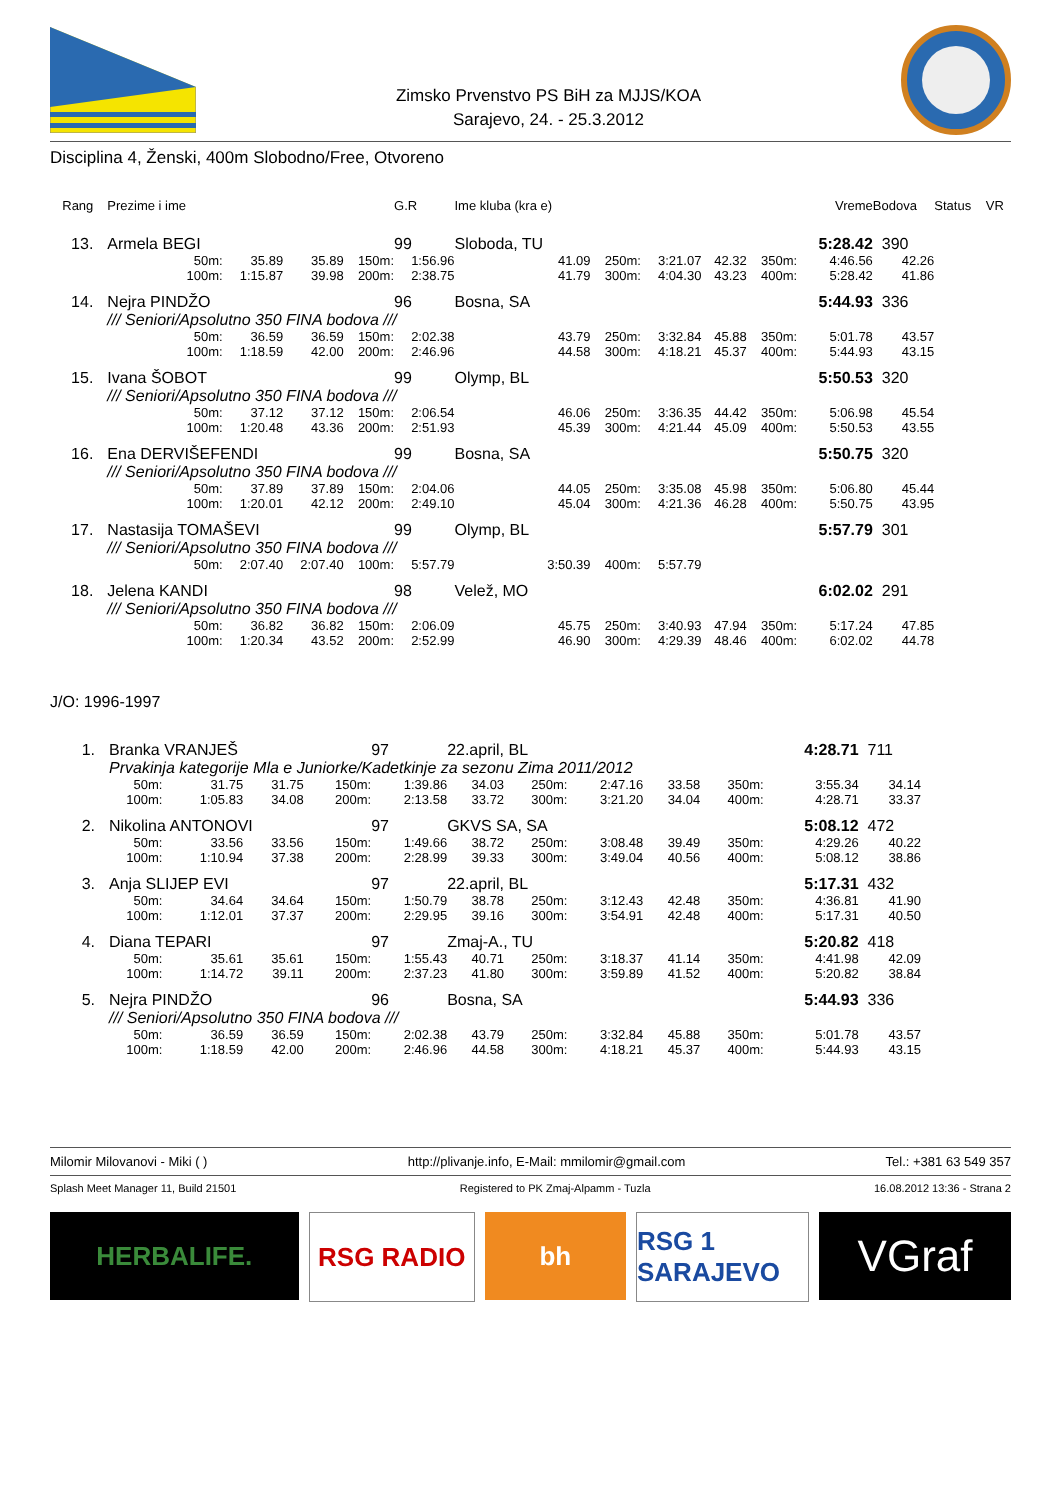Zimsko Prvenstvo PS BiH za MJJS/KOA
Sarajevo, 24. - 25.3.2012
Disciplina 4, Ženski, 400m Slobodno/Free, Otvoreno
| Rang | Prezime i ime | | | | G.R | Ime kluba (kra e) | | | | | Vreme | Bodova | Status | VR |
| --- | --- | --- | --- | --- | --- | --- | --- | --- | --- | --- | --- | --- | --- | --- |
| 13. | Armela BEGI | | | | 99 | Sloboda, TU | | | | | 5:28.42 | 390 | | |
| | 50m: | 35.89 | 35.89 | 150m: | 1:56.96 | 41.09 | 250m: | 3:21.07 | 42.32 | 350m: | 4:46.56 | 42.26 | | |
| | 100m: | 1:15.87 | 39.98 | 200m: | 2:38.75 | 41.79 | 300m: | 4:04.30 | 43.23 | 400m: | 5:28.42 | 41.86 | | |
| 14. | Nejra PINDŽO | | | | 96 | Bosna, SA | | | | | 5:44.93 | 336 | | |
| | /// Seniori/Apsolutno 350 FINA bodova /// | | | | | | | | | | | | | |
| | 50m: | 36.59 | 36.59 | 150m: | 2:02.38 | 43.79 | 250m: | 3:32.84 | 45.88 | 350m: | 5:01.78 | 43.57 | | |
| | 100m: | 1:18.59 | 42.00 | 200m: | 2:46.96 | 44.58 | 300m: | 4:18.21 | 45.37 | 400m: | 5:44.93 | 43.15 | | |
| 15. | Ivana ŠOBOT | | | | 99 | Olymp, BL | | | | | 5:50.53 | 320 | | |
| | /// Seniori/Apsolutno 350 FINA bodova /// | | | | | | | | | | | | | |
| | 50m: | 37.12 | 37.12 | 150m: | 2:06.54 | 46.06 | 250m: | 3:36.35 | 44.42 | 350m: | 5:06.98 | 45.54 | | |
| | 100m: | 1:20.48 | 43.36 | 200m: | 2:51.93 | 45.39 | 300m: | 4:21.44 | 45.09 | 400m: | 5:50.53 | 43.55 | | |
| 16. | Ena DERVIŠEFENDI | | | | 99 | Bosna, SA | | | | | 5:50.75 | 320 | | |
| | /// Seniori/Apsolutno 350 FINA bodova /// | | | | | | | | | | | | | |
| | 50m: | 37.89 | 37.89 | 150m: | 2:04.06 | 44.05 | 250m: | 3:35.08 | 45.98 | 350m: | 5:06.80 | 45.44 | | |
| | 100m: | 1:20.01 | 42.12 | 200m: | 2:49.10 | 45.04 | 300m: | 4:21.36 | 46.28 | 400m: | 5:50.75 | 43.95 | | |
| 17. | Nastasija TOMAŠEVI | | | | 99 | Olymp, BL | | | | | 5:57.79 | 301 | | |
| | /// Seniori/Apsolutno 350 FINA bodova /// | | | | | | | | | | | | | |
| | 50m: | 2:07.40 | 2:07.40 | 100m: | 5:57.79 | 3:50.39 | 400m: | 5:57.79 | | | | | | |
| 18. | Jelena KANDI | | | | 98 | Velež, MO | | | | | 6:02.02 | 291 | | |
| | /// Seniori/Apsolutno 350 FINA bodova /// | | | | | | | | | | | | | |
| | 50m: | 36.82 | 36.82 | 150m: | 2:06.09 | 45.75 | 250m: | 3:40.93 | 47.94 | 350m: | 5:17.24 | 47.85 | | |
| | 100m: | 1:20.34 | 43.52 | 200m: | 2:52.99 | 46.90 | 300m: | 4:29.39 | 48.46 | 400m: | 6:02.02 | 44.78 | | |
J/O: 1996-1997
| 1. | Branka VRANJEŠ | | | | 97 | 22.april, BL | | | | | 4:28.71 | 711 | |
| | Prvakinja kategorije Mla e Juniorke/Kadetkinje za sezonu Zima 2011/2012 | | | | | | | | | | | | |
| | 50m: | 31.75 | 31.75 | 150m: | 1:39.86 | 34.03 | 250m: | 2:47.16 | 33.58 | 350m: | 3:55.34 | 34.14 | |
| | 100m: | 1:05.83 | 34.08 | 200m: | 2:13.58 | 33.72 | 300m: | 3:21.20 | 34.04 | 400m: | 4:28.71 | 33.37 | |
| 2. | Nikolina ANTONOVI | | | | 97 | GKVS SA, SA | | | | | 5:08.12 | 472 | |
| | 50m: | 33.56 | 33.56 | 150m: | 1:49.66 | 38.72 | 250m: | 3:08.48 | 39.49 | 350m: | 4:29.26 | 40.22 | |
| | 100m: | 1:10.94 | 37.38 | 200m: | 2:28.99 | 39.33 | 300m: | 3:49.04 | 40.56 | 400m: | 5:08.12 | 38.86 | |
| 3. | Anja SLIJEP EVI | | | | 97 | 22.april, BL | | | | | 5:17.31 | 432 | |
| | 50m: | 34.64 | 34.64 | 150m: | 1:50.79 | 38.78 | 250m: | 3:12.43 | 42.48 | 350m: | 4:36.81 | 41.90 | |
| | 100m: | 1:12.01 | 37.37 | 200m: | 2:29.95 | 39.16 | 300m: | 3:54.91 | 42.48 | 400m: | 5:17.31 | 40.50 | |
| 4. | Diana TEPARI | | | | 97 | Zmaj-A., TU | | | | | 5:20.82 | 418 | |
| | 50m: | 35.61 | 35.61 | 150m: | 1:55.43 | 40.71 | 250m: | 3:18.37 | 41.14 | 350m: | 4:41.98 | 42.09 | |
| | 100m: | 1:14.72 | 39.11 | 200m: | 2:37.23 | 41.80 | 300m: | 3:59.89 | 41.52 | 400m: | 5:20.82 | 38.84 | |
| 5. | Nejra PINDŽO | | | | 96 | Bosna, SA | | | | | 5:44.93 | 336 | |
| | /// Seniori/Apsolutno 350 FINA bodova /// | | | | | | | | | | | | |
| | 50m: | 36.59 | 36.59 | 150m: | 2:02.38 | 43.79 | 250m: | 3:32.84 | 45.88 | 350m: | 5:01.78 | 43.57 | |
| | 100m: | 1:18.59 | 42.00 | 200m: | 2:46.96 | 44.58 | 300m: | 4:18.21 | 45.37 | 400m: | 5:44.93 | 43.15 | |
Milomir Milovanovi - Miki ( ) http://plivanje.info, E-Mail: mmilomir@gmail.com Tel.: +381 63 549 357
Splash Meet Manager 11, Build 21501 Registered to PK Zmaj-Alpamm - Tuzla 16.08.2012 13:36 - Strana 2
HERBALIFE. RSG RADIO bh RSG 1 SARAJEVO
VGraf